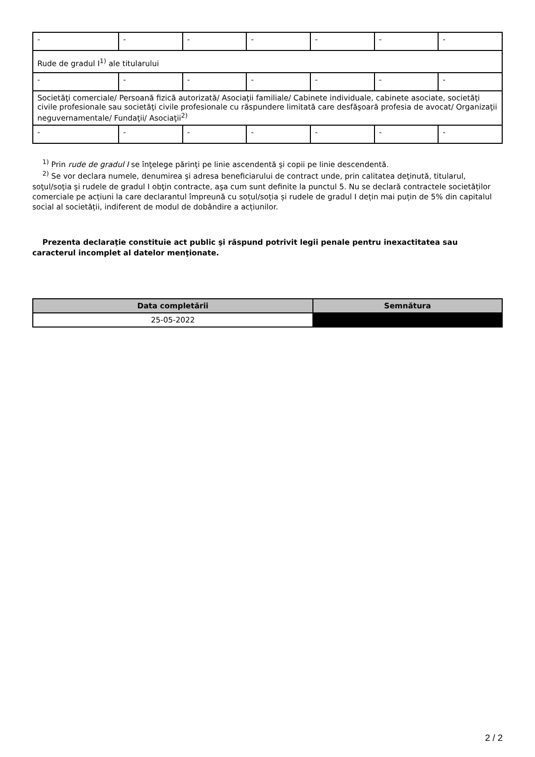| - | - | - | - | - | - | - |
| Rude de gradul I<sup>1)</sup> ale titularului | | | | | | |
| - | - | - | - | - | - | - |
| Societăţi comerciale/ Persoană fizică autorizată/ Asociaţii familiale/ Cabinete individuale, cabinete asociate, societăţi civile profesionale sau societăţi civile profesionale cu răspundere limitată care desfăşoară profesia de avocat/ Organizaţii neguvernamentale/ Fundaţii/ Asociaţii<sup>2)</sup> | | | | | | |
| - | - | - | - | - | - | - |
<sup>1)</sup> Prin rude de gradul I se înţelege părinţi pe linie ascendentă şi copii pe linie descendentă.
<sup>2)</sup> Se vor declara numele, denumirea şi adresa beneficiarului de contract unde, prin calitatea deţinută, titularul, soţul/soţia şi rudele de gradul I obţin contracte, aşa cum sunt definite la punctul 5. Nu se declară contractele societăților comerciale pe acțiuni la care declarantul împreună cu soțul/soția și rudele de gradul I dețin mai puțin de 5% din capitalul social al societății, indiferent de modul de dobândire a acțiunilor.
Prezenta declaraţie constituie act public şi răspund potrivit legii penale pentru inexactitatea sau caracterul incomplet al datelor menţionate.
| Data completării | Semnătura |
| --- | --- |
| 25-05-2022 | |
2 / 2